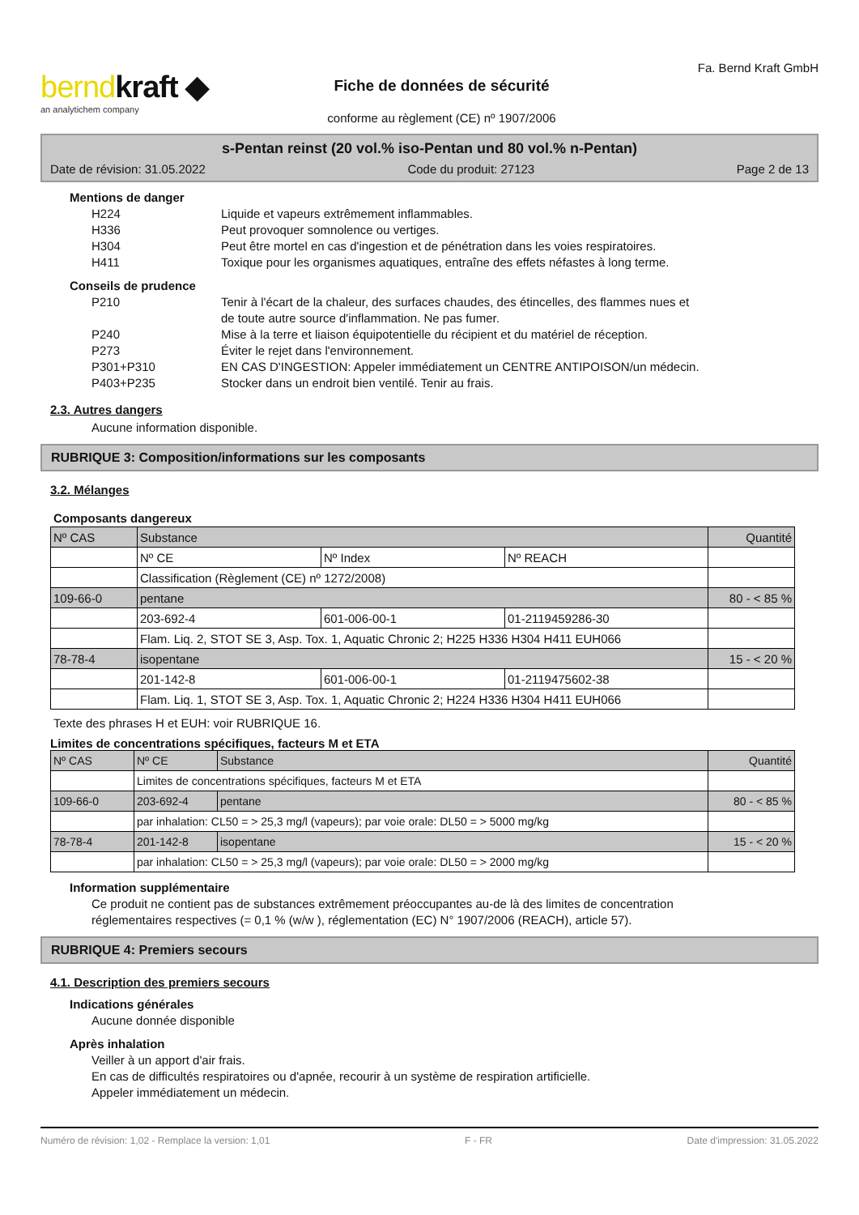berndkraft ◆
an analytichem company
Fiche de données de sécurité
conforme au règlement (CE) nº 1907/2006
Fa. Bernd Kraft GmbH
s-Pentan reinst (20 vol.% iso-Pentan und 80 vol.% n-Pentan)
Date de révision: 31.05.2022 Code du produit: 27123 Page 2 de 13
Mentions de danger
H224 Liquide et vapeurs extrêmement inflammables.
H336 Peut provoquer somnolence ou vertiges.
H304 Peut être mortel en cas d'ingestion et de pénétration dans les voies respiratoires.
H411 Toxique pour les organismes aquatiques, entraîne des effets néfastes à long terme.
Conseils de prudence
P210 Tenir à l'écart de la chaleur, des surfaces chaudes, des étincelles, des flammes nues et
de toute autre source d'inflammation. Ne pas fumer.
P240 Mise à la terre et liaison équipotentielle du récipient et du matériel de réception.
P273 Éviter le rejet dans l'environnement.
P301+P310 EN CAS D'INGESTION: Appeler immédiatement un CENTRE ANTIPOISON/un médecin.
P403+P235 Stocker dans un endroit bien ventilé. Tenir au frais.
2.3. Autres dangers
Aucune information disponible.
RUBRIQUE 3: Composition/informations sur les composants
3.2. Mélanges
Composants dangereux
| Nº CAS | Substance | | | Quantité |
| | Nº CE | Nº Index | Nº REACH | |
| | Classification (Règlement (CE) nº 1272/2008) | | | |
| 109-66-0 | pentane | | | 80 - < 85 % |
| | 203-692-4 | 601-006-00-1 | 01-2119459286-30 | |
| | Flam. Liq. 2, STOT SE 3, Asp. Tox. 1, Aquatic Chronic 2; H225 H336 H304 H411 EUH066 | | | |
| 78-78-4 | isopentane | | | 15 - < 20 % |
| | 201-142-8 | 601-006-00-1 | 01-2119475602-38 | |
| | Flam. Liq. 1, STOT SE 3, Asp. Tox. 1, Aquatic Chronic 2; H224 H336 H304 H411 EUH066 | | | |
Texte des phrases H et EUH: voir RUBRIQUE 16.
Limites de concentrations spécifiques, facteurs M et ETA
| Nº CAS | Nº CE | Substance | Quantité |
| | Limites de concentrations spécifiques, facteurs M et ETA | | |
| 109-66-0 | 203-692-4 | pentane | 80 - < 85 % |
| | par inhalation: CL50 = > 25,3 mg/l (vapeurs); par voie orale: DL50 = > 5000 mg/kg | | |
| 78-78-4 | 201-142-8 | isopentane | 15 - < 20 % |
| | par inhalation: CL50 = > 25,3 mg/l (vapeurs); par voie orale: DL50 = > 2000 mg/kg | | |
Information supplémentaire
Ce produit ne contient pas de substances extrêmement préoccupantes au-de là des limites de concentration
réglementaires respectives (= 0,1 % (w/w ), réglementation (EC) N° 1907/2006 (REACH), article 57).
RUBRIQUE 4: Premiers secours
4.1. Description des premiers secours
Indications générales
Aucune donnée disponible
Après inhalation
Veiller à un apport d'air frais.
En cas de difficultés respiratoires ou d'apnée, recourir à un système de respiration artificielle.
Appeler immédiatement un médecin.
Numéro de révision: 1,02 - Remplace la version: 1,01 F - FR Date d'impression: 31.05.2022